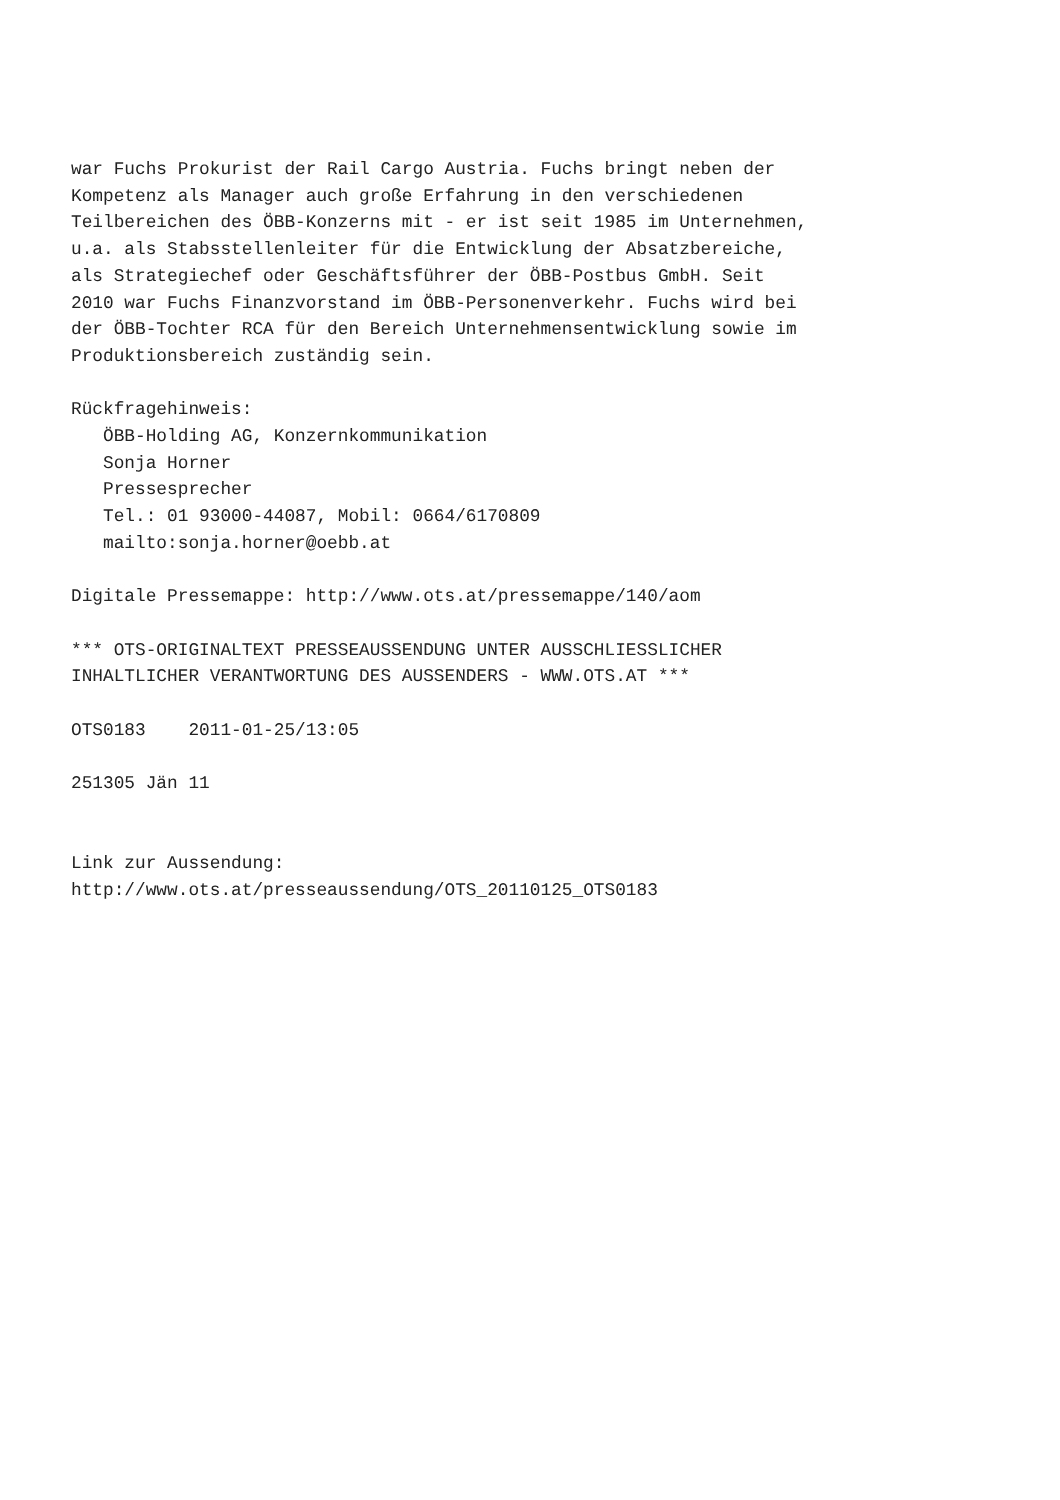war Fuchs Prokurist der Rail Cargo Austria. Fuchs bringt neben der
Kompetenz als Manager auch große Erfahrung in den verschiedenen
Teilbereichen des ÖBB-Konzerns mit - er ist seit 1985 im Unternehmen,
u.a. als Stabsstellenleiter für die Entwicklung der Absatzbereiche,
als Strategiechef oder Geschäftsführer der ÖBB-Postbus GmbH. Seit
2010 war Fuchs Finanzvorstand im ÖBB-Personenverkehr. Fuchs wird bei
der ÖBB-Tochter RCA für den Bereich Unternehmensentwicklung sowie im
Produktionsbereich zuständig sein.

Rückfragehinweis:
   ÖBB-Holding AG, Konzernkommunikation
   Sonja Horner
   Pressesprecher
   Tel.: 01 93000-44087, Mobil: 0664/6170809
   mailto:sonja.horner@oebb.at

Digitale Pressemappe: http://www.ots.at/pressemappe/140/aom

*** OTS-ORIGINALTEXT PRESSEAUSSENDUNG UNTER AUSSCHLIESSLICHER
INHALTLICHER VERANTWORTUNG DES AUSSENDERS - WWW.OTS.AT ***

OTS0183    2011-01-25/13:05

251305 Jän 11


Link zur Aussendung:
http://www.ots.at/presseaussendung/OTS_20110125_OTS0183